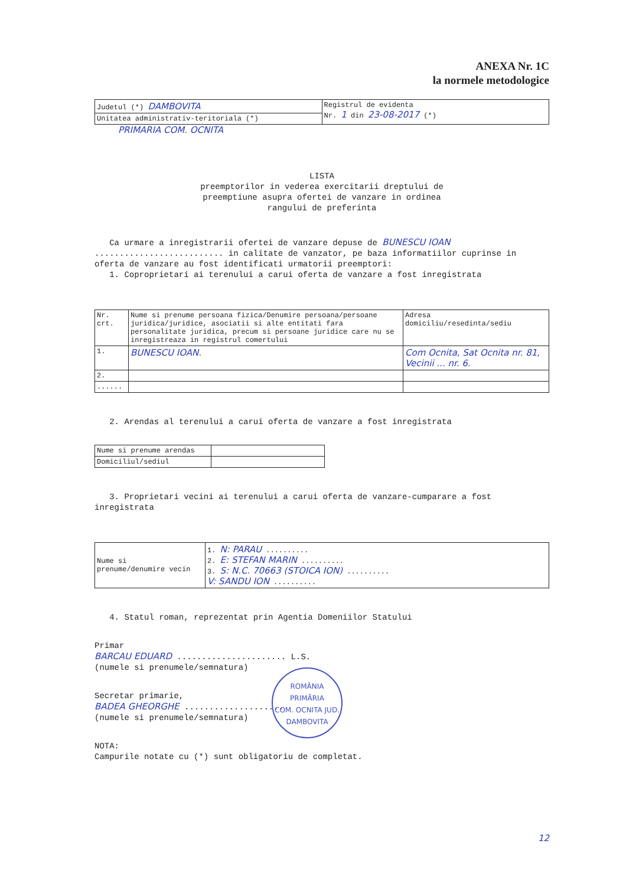ANEXA Nr. 1C
la normele metodologice
| Judetul (*) DAMBOVITA | Registrul de evidenta Nr. 1 din 23-08-2017 (*) |
| Unitatea administrativ-teritoriala (*) | |
PRIMARIA COM. OCNITA
LISTA
preemptorilor in vederea exercitarii dreptului de
preemptiune asupra ofertei de vanzare in ordinea
rangului de preferinta
Ca urmare a inregistrarii ofertei de vanzare depuse de BUNESCU IOAN .......................... in calitate de vanzator, pe baza informatiilor cuprinse in oferta de vanzare au fost identificati urmatorii preemptori:
1. Coproprietari ai terenului a carui oferta de vanzare a fost inregistrata
| Nr. crt. | Nume si prenume persoana fizica/Denumire persoana/persoane juridica/juridice, asociatii si alte entitati fara personalitate juridica, precum si persoane juridice care nu se inregistreaza in registrul comertului | Adresa domiciliu/resedinta/sediu |
| --- | --- | --- |
| 1. | BUNESCU IOAN. | Com Ocnita, Sat Ocnita nr. 81, Vecinii ... nr. 6. |
| 2. | | |
| ...... | | |
2. Arendas al terenului a carui oferta de vanzare a fost inregistrata
| Nume si prenume arendas | |
| Domiciliul/sediul | |
3. Proprietari vecini ai terenului a carui oferta de vanzare-cumparare a fost inregistrata
| Nume si prenume/denumire vecin | 1. N: PARAU .......... 2. E: STEFAN MARIN .......... 3. S: N.C. 70663 (STOICA ION) .......... V: SANDU ION .......... |
4. Statul roman, reprezentat prin Agentia Domeniilor Statului
Primar
BARCAU EDUARD ...................... L.S.
(numele si prenumele/semnatura)
Secretar primarie,
BADEA GHEORGHE ....................
(numele si prenumele/semnatura)
NOTA:
Campurile notate cu (*) sunt obligatoriu de completat.
ROMÂNIA
PRIMĂRIA
COM. OCNITA JUD. DAMBOVITA
12